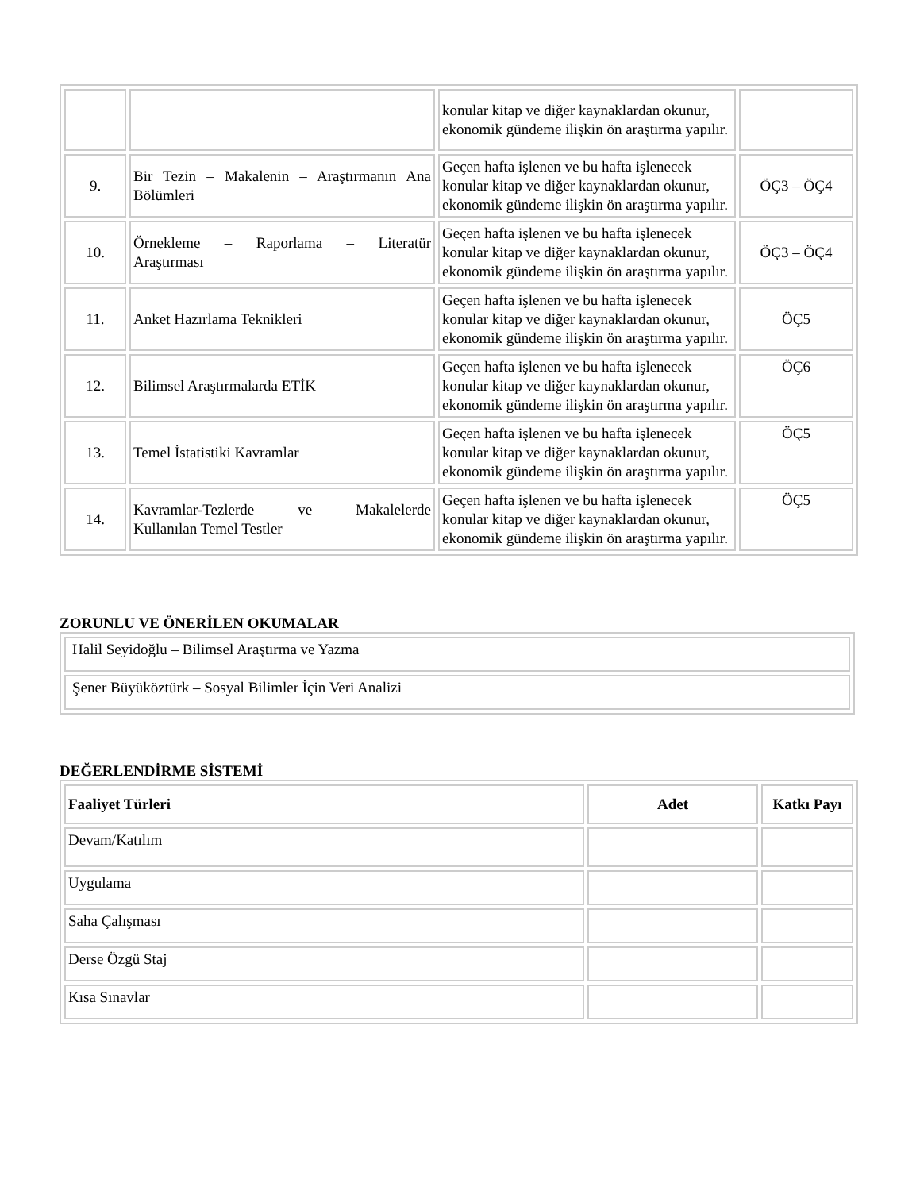| | | konular kitap ve diğer kaynaklardan okunur, ekonomik gündeme ilişkin ön araştırma yapılır. | |
| 9. | Bir Tezin – Makalenin – Araştırmanın Ana Bölümleri | Geçen hafta işlenen ve bu hafta işlenecek konular kitap ve diğer kaynaklardan okunur, ekonomik gündeme ilişkin ön araştırma yapılır. | ÖÇ3 – ÖÇ4 |
| 10. | Örnekleme – Raporlama – Literatür Araştırması | Geçen hafta işlenen ve bu hafta işlenecek konular kitap ve diğer kaynaklardan okunur, ekonomik gündeme ilişkin ön araştırma yapılır. | ÖÇ3 – ÖÇ4 |
| 11. | Anket Hazırlama Teknikleri | Geçen hafta işlenen ve bu hafta işlenecek konular kitap ve diğer kaynaklardan okunur, ekonomik gündeme ilişkin ön araştırma yapılır. | ÖÇ5 |
| 12. | Bilimsel Araştırmalarda ETİK | Geçen hafta işlenen ve bu hafta işlenecek konular kitap ve diğer kaynaklardan okunur, ekonomik gündeme ilişkin ön araştırma yapılır. | ÖÇ6 |
| 13. | Temel İstatistiki Kavramlar | Geçen hafta işlenen ve bu hafta işlenecek konular kitap ve diğer kaynaklardan okunur, ekonomik gündeme ilişkin ön araştırma yapılır. | ÖÇ5 |
| 14. | Kavramlar-Tezlerde ve Makalelerde Kullanılan Temel Testler | Geçen hafta işlenen ve bu hafta işlenecek konular kitap ve diğer kaynaklardan okunur, ekonomik gündeme ilişkin ön araştırma yapılır. | ÖÇ5 |
ZORUNLU VE ÖNERİLEN OKUMALAR
| Halil Seyidoğlu – Bilimsel Araştırma ve Yazma |
| Şener Büyüköztürk – Sosyal Bilimler İçin Veri Analizi |
DEĞERLENDİRME SİSTEMİ
| Faaliyet Türleri | Adet | Katkı Payı |
| --- | --- | --- |
| Devam/Katılım | | |
| Uygulama | | |
| Saha Çalışması | | |
| Derse Özgü Staj | | |
| Kısa Sınavlar | | |